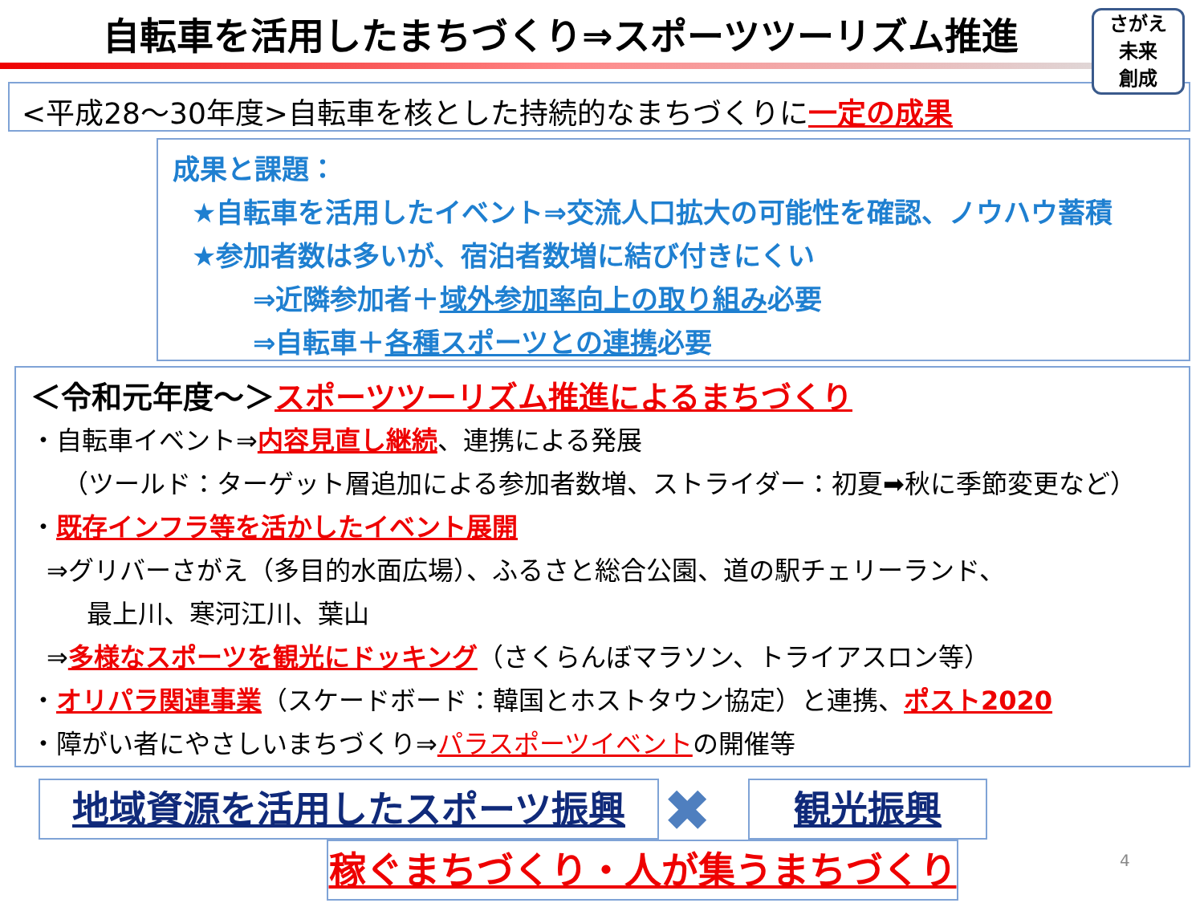自転車を活用したまちづくり⇒スポーツツーリズム推進
<平成28～30年度>自転車を核とした持続的なまちづくりに一定の成果
さがえ
未来
創成
成果と課題：
★自転車を活用したイベント⇒交流人口拡大の可能性を確認、ノウハウ蓄積
★参加者数は多いが、宿泊者数増に結び付きにくい
⇒近隣参加者＋域外参加率向上の取り組み必要
⇒自転車＋各種スポーツとの連携必要
＜令和元年度～＞スポーツツーリズム推進によるまちづくり
・自転車イベント⇒内容見直し継続、連携による発展
（ツールド：ターゲット層追加による参加者数増、ストライダー：初夏➡秋に季節変更など）
・既存インフラ等を活かしたイベント展開
⇒グリバーさがえ（多目的水面広場）、ふるさと総合公園、道の駅チェリーランド、
最上川、寒河江川、葉山
⇒多様なスポーツを観光にドッキング（さくらんぼマラソン、トライアスロン等）
・オリパラ関連事業（スケードボード：韓国とホストタウン協定）と連携、ポスト2020
・障がい者にやさしいまちづくり⇒パラスポーツイベントの開催等
地域資源を活用したスポーツ振興 ✖ 観光振興
稼ぐまちづくり・人が集うまちづくり 4